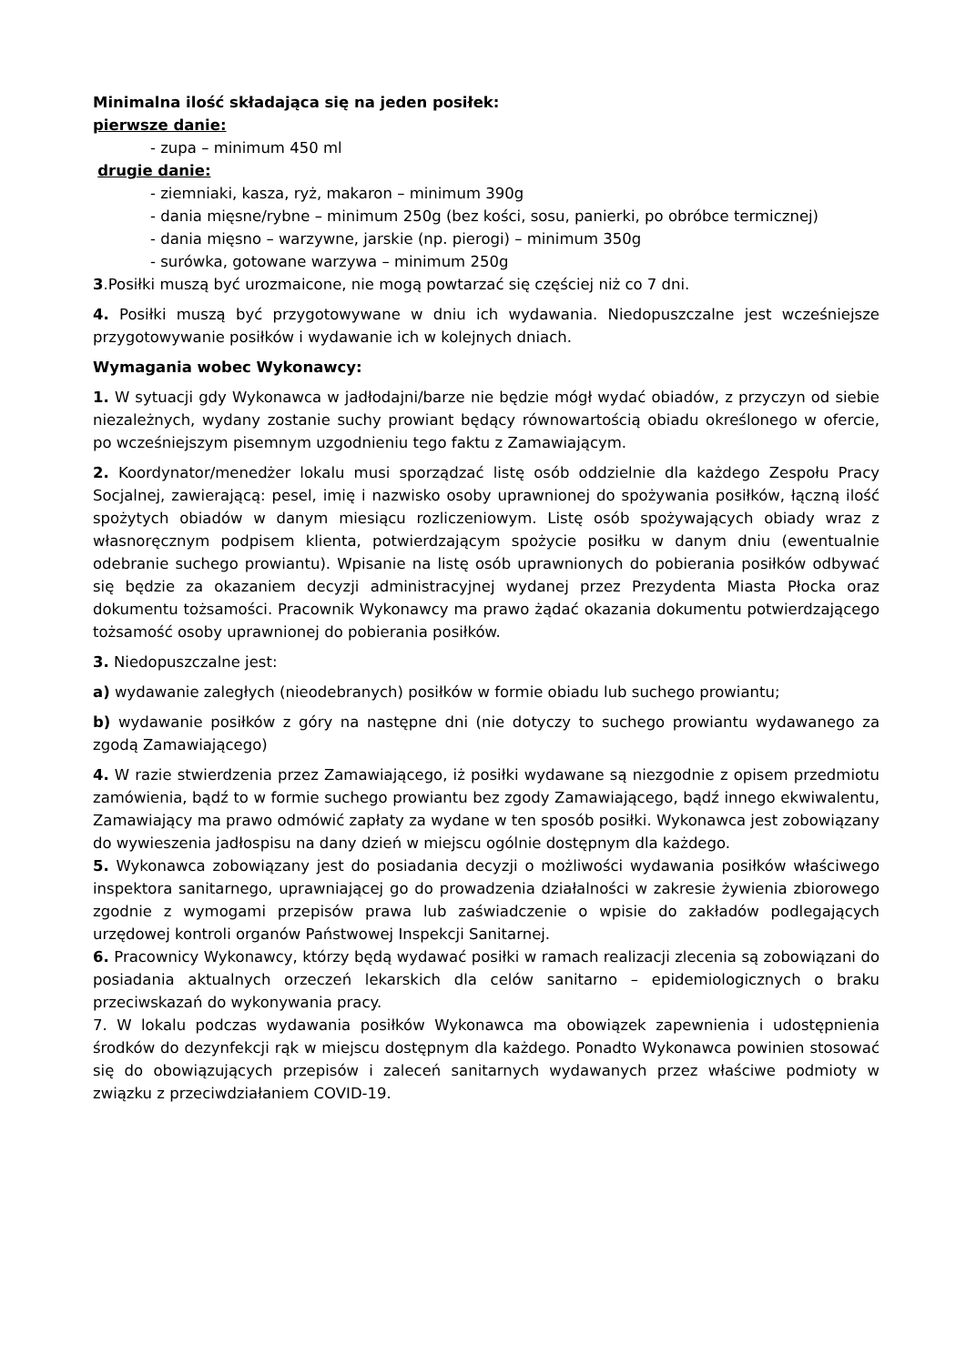Minimalna ilość składająca się na jeden posiłek:
pierwsze danie:
- zupa – minimum 450 ml
drugie danie:
- ziemniaki, kasza, ryż, makaron – minimum 390g
- dania mięsne/rybne – minimum 250g (bez kości, sosu, panierki, po obróbce termicznej)
- dania mięsno – warzywne, jarskie (np. pierogi) – minimum 350g
- surówka, gotowane warzywa – minimum 250g
3.Posiłki muszą być urozmaicone, nie mogą powtarzać się częściej niż co 7 dni.
4. Posiłki muszą być przygotowywane w dniu ich wydawania. Niedopuszczalne jest wcześniejsze przygotowywanie posiłków i wydawanie ich w kolejnych dniach.
Wymagania wobec Wykonawcy:
1. W sytuacji gdy Wykonawca w jadłodajni/barze nie będzie mógł wydać obiadów, z przyczyn od siebie niezależnych, wydany zostanie suchy prowiant będący równowartością obiadu określonego w ofercie, po wcześniejszym pisemnym uzgodnieniu tego faktu z Zamawiającym.
2. Koordynator/menedżer lokalu musi sporządzać listę osób oddzielnie dla każdego Zespołu Pracy Socjalnej, zawierającą: pesel, imię i nazwisko osoby uprawnionej do spożywania posiłków, łączną ilość spożytych obiadów w danym miesiącu rozliczeniowym. Listę osób spożywających obiady wraz z własnoręcznym podpisem klienta, potwierdzającym spożycie posiłku w danym dniu (ewentualnie odebranie suchego prowiantu). Wpisanie na listę osób uprawnionych do pobierania posiłków odbywać się będzie za okazaniem decyzji administracyjnej wydanej przez Prezydenta Miasta Płocka oraz dokumentu tożsamości. Pracownik Wykonawcy ma prawo żądać okazania dokumentu potwierdzającego tożsamość osoby uprawnionej do pobierania posiłków.
3. Niedopuszczalne jest:
a) wydawanie zaległych (nieodebranych) posiłków w formie obiadu lub suchego prowiantu;
b) wydawanie posiłków z góry na następne dni (nie dotyczy to suchego prowiantu wydawanego za zgodą Zamawiającego)
4. W razie stwierdzenia przez Zamawiającego, iż posiłki wydawane są niezgodnie z opisem przedmiotu zamówienia, bądź to w formie suchego prowiantu bez zgody Zamawiającego, bądź innego ekwiwalentu, Zamawiający ma prawo odmówić zapłaty za wydane w ten sposób posiłki. Wykonawca jest zobowiązany do wywieszenia jadłospisu na dany dzień w miejscu ogólnie dostępnym dla każdego.
5. Wykonawca zobowiązany jest do posiadania decyzji o możliwości wydawania posiłków właściwego inspektora sanitarnego, uprawniającej go do prowadzenia działalności w zakresie żywienia zbiorowego zgodnie z wymogami przepisów prawa lub zaświadczenie o wpisie do zakładów podlegających urzędowej kontroli organów Państwowej Inspekcji Sanitarnej.
6. Pracownicy Wykonawcy, którzy będą wydawać posiłki w ramach realizacji zlecenia są zobowiązani do posiadania aktualnych orzeczeń lekarskich dla celów sanitarno – epidemiologicznych o braku przeciwskazań do wykonywania pracy.
7. W lokalu podczas wydawania posiłków Wykonawca ma obowiązek zapewnienia i udostępnienia środków do dezynfekcji rąk w miejscu dostępnym dla każdego. Ponadto Wykonawca powinien stosować się do obowiązujących przepisów i zaleceń sanitarnych wydawanych przez właściwe podmioty w związku z przeciwdziałaniem COVID-19.